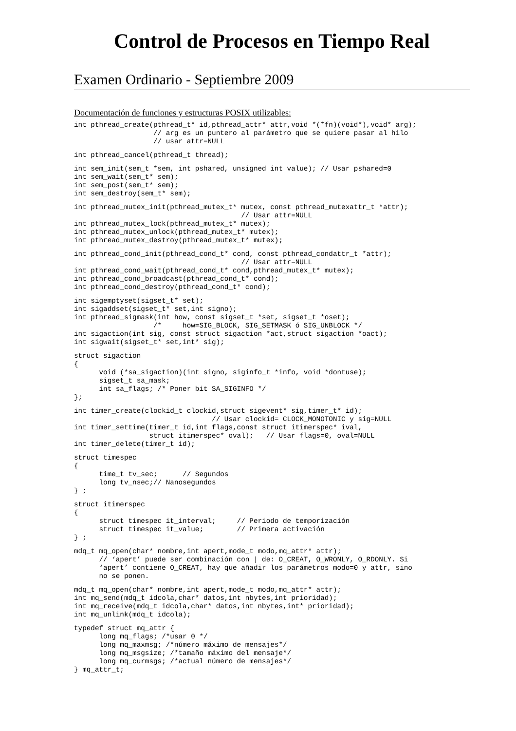Control de Procesos en Tiempo Real
Examen Ordinario - Septiembre 2009
Documentación de funciones y estructuras POSIX utilizables:
int pthread_create(pthread_t* id,pthread_attr* attr,void *(*fn)(void*),void* arg);
                   // arg es un puntero al parámetro que se quiere pasar al hilo
                   // usar attr=NULL
int pthread_cancel(pthread_t thread);
int sem_init(sem_t *sem, int pshared, unsigned int value); // Usar pshared=0
int sem_wait(sem_t* sem);
int sem_post(sem_t* sem);
int sem_destroy(sem_t* sem);
int pthread_mutex_init(pthread_mutex_t* mutex, const pthread_mutexattr_t *attr);
                                        // Usar attr=NULL
int pthread_mutex_lock(pthread_mutex_t* mutex);
int pthread_mutex_unlock(pthread_mutex_t* mutex);
int pthread_mutex_destroy(pthread_mutex_t* mutex);
int pthread_cond_init(pthread_cond_t* cond, const pthread_condattr_t *attr);
                                        // Usar attr=NULL
int pthread_cond_wait(pthread_cond_t* cond,pthread_mutex_t* mutex);
int pthread_cond_broadcast(pthread_cond_t* cond);
int pthread_cond_destroy(pthread_cond_t* cond);
int sigemptyset(sigset_t* set);
int sigaddset(sigset_t* set,int signo);
int pthread_sigmask(int how, const sigset_t *set, sigset_t *oset);
                   /*     how=SIG_BLOCK, SIG_SETMASK ó SIG_UNBLOCK */
int sigaction(int sig, const struct sigaction *act,struct sigaction *oact);
int sigwait(sigset_t* set,int* sig);
struct sigaction
{
      void (*sa_sigaction)(int signo, siginfo_t *info, void *dontuse);
      sigset_t sa_mask;
      int sa_flags; /* Poner bit SA_SIGINFO */
};
int timer_create(clockid_t clockid,struct sigevent* sig,timer_t* id);
                                 // Usar clockid= CLOCK_MONOTONIC y sig=NULL
int timer_settime(timer_t id,int flags,const struct itimerspec* ival,
                  struct itimerspec* oval);   // Usar flags=0, oval=NULL
int timer_delete(timer_t id);
struct timespec
{
      time_t tv_sec;      // Segundos
      long tv_nsec;// Nanosegundos
} ;
struct itimerspec
{
      struct timespec it_interval;     // Periodo de temporización
      struct timespec it_value;        // Primera activación
} ;
mdq_t mq_open(char* nombre,int apert,mode_t modo,mq_attr* attr);
      // ‘apert’ puede ser combinación con | de: O_CREAT, O_WRONLY, O_RDONLY. Si
      ‘apert’ contiene O_CREAT, hay que añadir los parámetros modo=0 y attr, sino
      no se ponen.
mdq_t mq_open(char* nombre,int apert,mode_t modo,mq_attr* attr);
int mq_send(mdq_t idcola,char* datos,int nbytes,int prioridad);
int mq_receive(mdq_t idcola,char* datos,int nbytes,int* prioridad);
int mq_unlink(mdq_t idcola);
typedef struct mq_attr {
      long mq_flags; /*usar 0 */
      long mq_maxmsg; /*número máximo de mensajes*/
      long mq_msgsize; /*tamaño máximo del mensaje*/
      long mq_curmsgs; /*actual número de mensajes*/
} mq_attr_t;